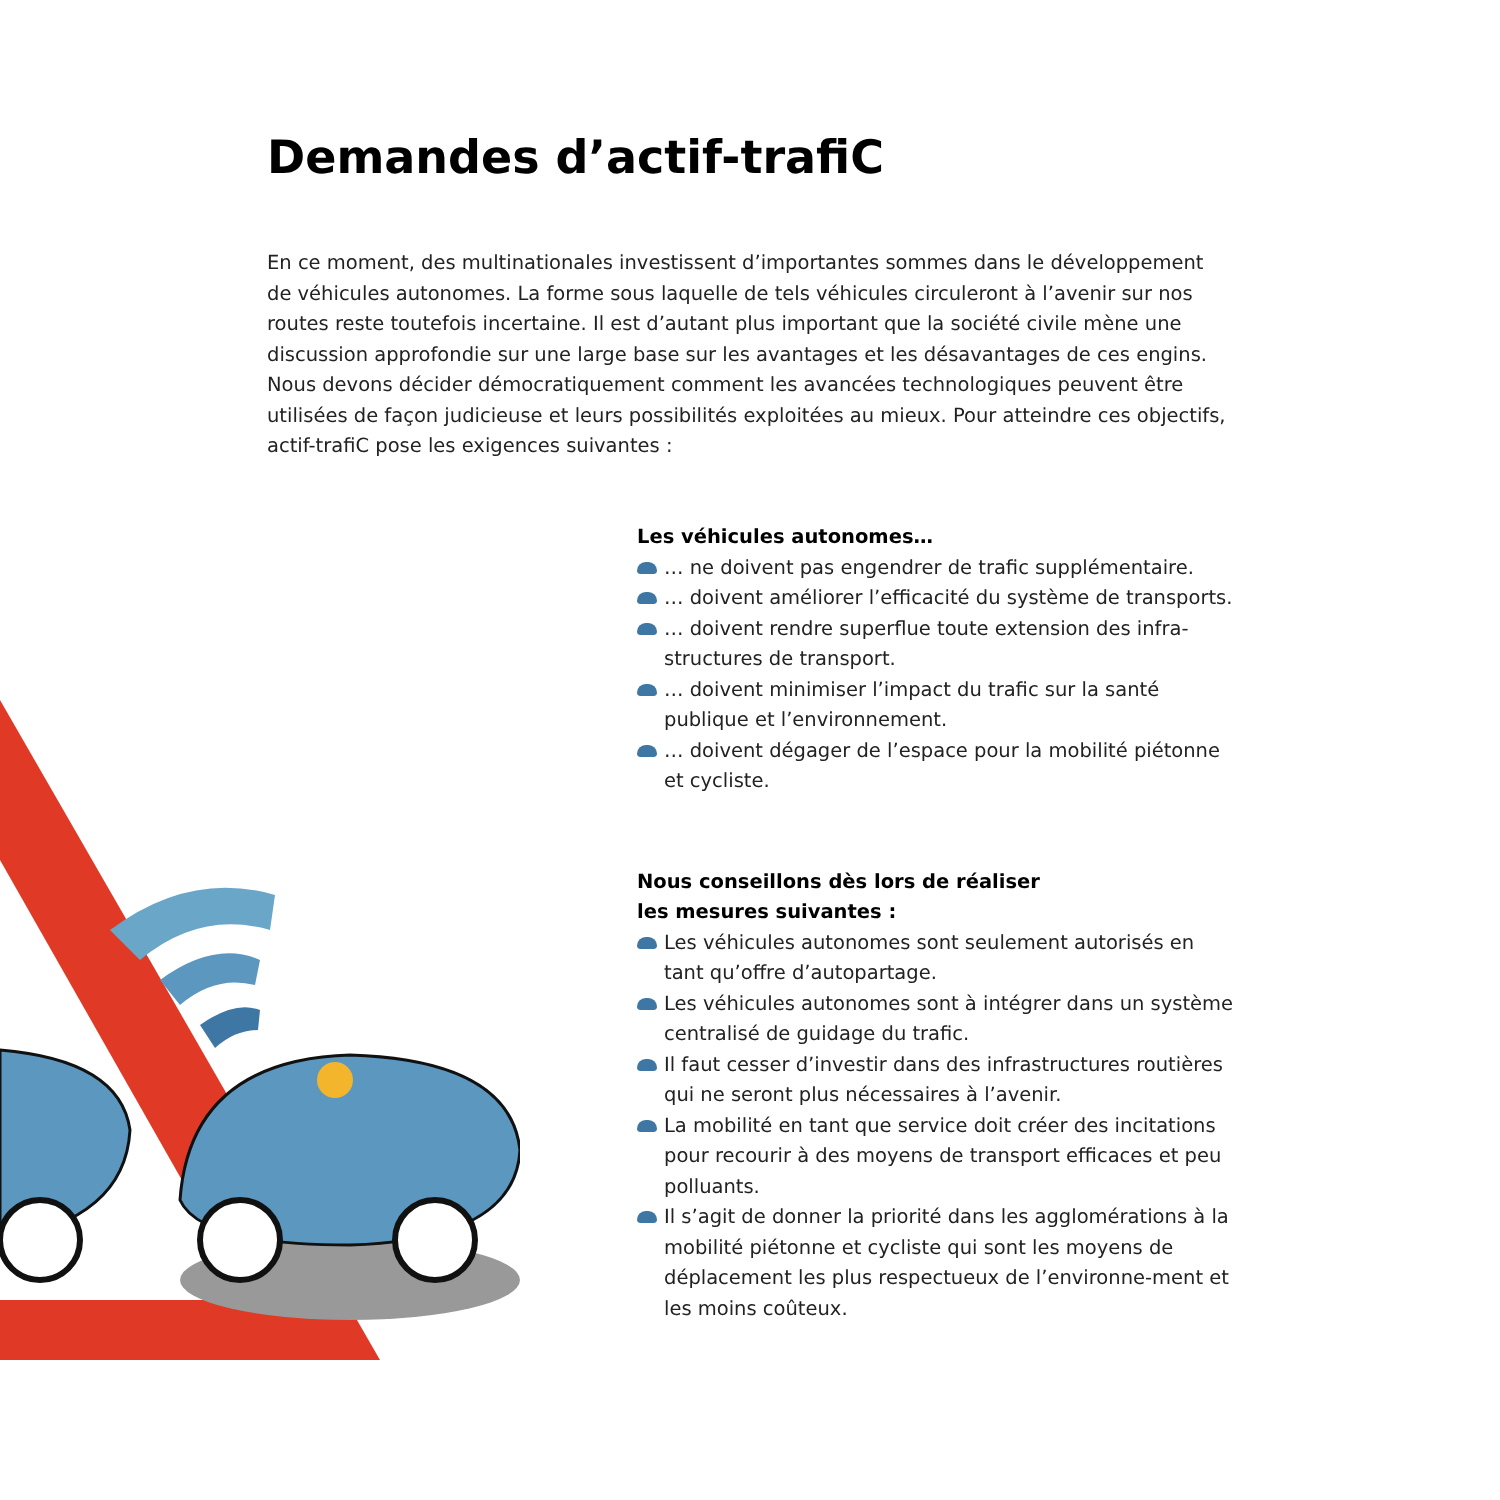Demandes d’actif-trafiC
En ce moment, des multinationales investissent d’importantes sommes dans le développement de véhicules autonomes. La forme sous laquelle de tels véhicules circuleront à l’avenir sur nos routes reste toutefois incertaine. Il est d’autant plus important que la société civile mène une discussion approfondie sur une large base sur les avantages et les désavantages de ces engins. Nous devons décider démocratiquement comment les avancées technologiques peuvent être utilisées de façon judicieuse et leurs possibilités exploitées au mieux. Pour atteindre ces objectifs, actif-trafiC pose les exigences suivantes :
Les véhicules autonomes…
… ne doivent pas engendrer de trafic supplémentaire.
… doivent améliorer l’efficacité du système de transports.
… doivent rendre superflue toute extension des infra-structures de transport.
… doivent minimiser l’impact du trafic sur la santé publique et l’environnement.
… doivent dégager de l’espace pour la mobilité piétonne et cycliste.
Nous conseillons dès lors de réaliser
les mesures suivantes :
Les véhicules autonomes sont seulement autorisés en tant qu’offre d’autopartage.
Les véhicules autonomes sont à intégrer dans un système centralisé de guidage du trafic.
Il faut cesser d’investir dans des infrastructures routières qui ne seront plus nécessaires à l’avenir.
La mobilité en tant que service doit créer des incitations pour recourir à des moyens de transport efficaces et peu polluants.
Il s’agit de donner la priorité dans les agglomérations à la mobilité piétonne et cycliste qui sont les moyens de déplacement les plus respectueux de l’environne-ment et les moins coûteux.